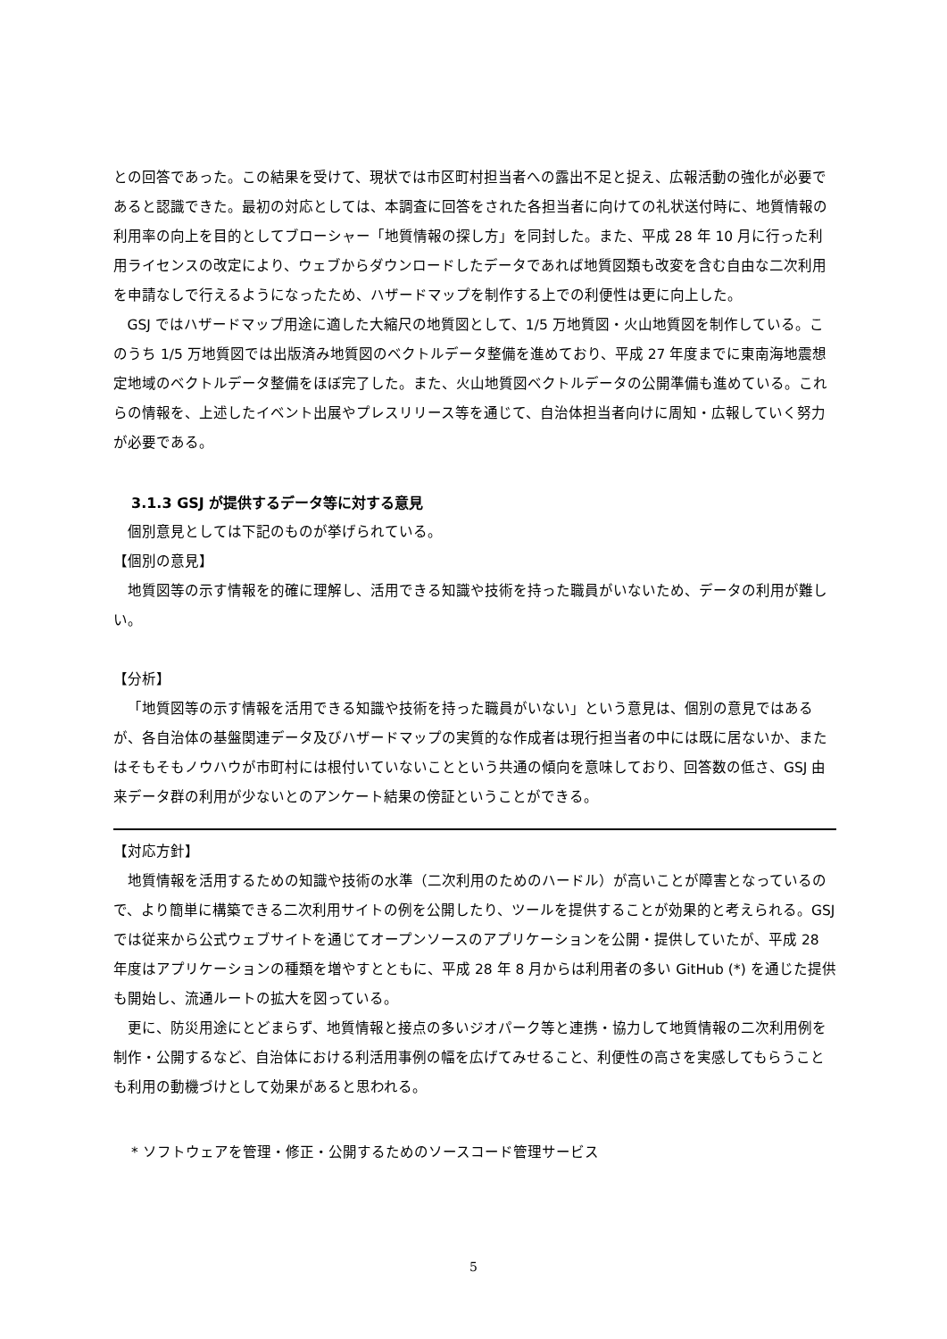との回答であった。この結果を受けて、現状では市区町村担当者への露出不足と捉え、広報活動の強化が必要であると認識できた。最初の対応としては、本調査に回答をされた各担当者に向けての礼状送付時に、地質情報の利用率の向上を目的としてブローシャー「地質情報の探し方」を同封した。また、平成 28 年 10 月に行った利用ライセンスの改定により、ウェブからダウンロードしたデータであれば地質図類も改変を含む自由な二次利用を申請なしで行えるようになったため、ハザードマップを制作する上での利便性は更に向上した。
GSJ ではハザードマップ用途に適した大縮尺の地質図として、1/5 万地質図・火山地質図を制作している。このうち 1/5 万地質図では出版済み地質図のベクトルデータ整備を進めており、平成 27 年度までに東南海地震想定地域のベクトルデータ整備をほぼ完了した。また、火山地質図ベクトルデータの公開準備も進めている。これらの情報を、上述したイベント出展やプレスリリース等を通じて、自治体担当者向けに周知・広報していく努力が必要である。
3.1.3 GSJ が提供するデータ等に対する意見
個別意見としては下記のものが挙げられている。
【個別の意見】
地質図等の示す情報を的確に理解し、活用できる知識や技術を持った職員がいないため、データの利用が難しい。
【分析】
「地質図等の示す情報を活用できる知識や技術を持った職員がいない」という意見は、個別の意見ではあるが、各自治体の基盤関連データ及びハザードマップの実質的な作成者は現行担当者の中には既に居ないか、またはそもそもノウハウが市町村には根付いていないことという共通の傾向を意味しており、回答数の低さ、GSJ 由来データ群の利用が少ないとのアンケート結果の傍証ということができる。
【対応方針】
地質情報を活用するための知識や技術の水準（二次利用のためのハードル）が高いことが障害となっているので、より簡単に構築できる二次利用サイトの例を公開したり、ツールを提供することが効果的と考えられる。GSJ では従来から公式ウェブサイトを通じてオープンソースのアプリケーションを公開・提供していたが、平成 28 年度はアプリケーションの種類を増やすとともに、平成 28 年 8 月からは利用者の多い GitHub (*) を通じた提供も開始し、流通ルートの拡大を図っている。
更に、防災用途にとどまらず、地質情報と接点の多いジオパーク等と連携・協力して地質情報の二次利用例を制作・公開するなど、自治体における利活用事例の幅を広げてみせること、利便性の高さを実感してもらうことも利用の動機づけとして効果があると思われる。
* ソフトウェアを管理・修正・公開するためのソースコード管理サービス
5